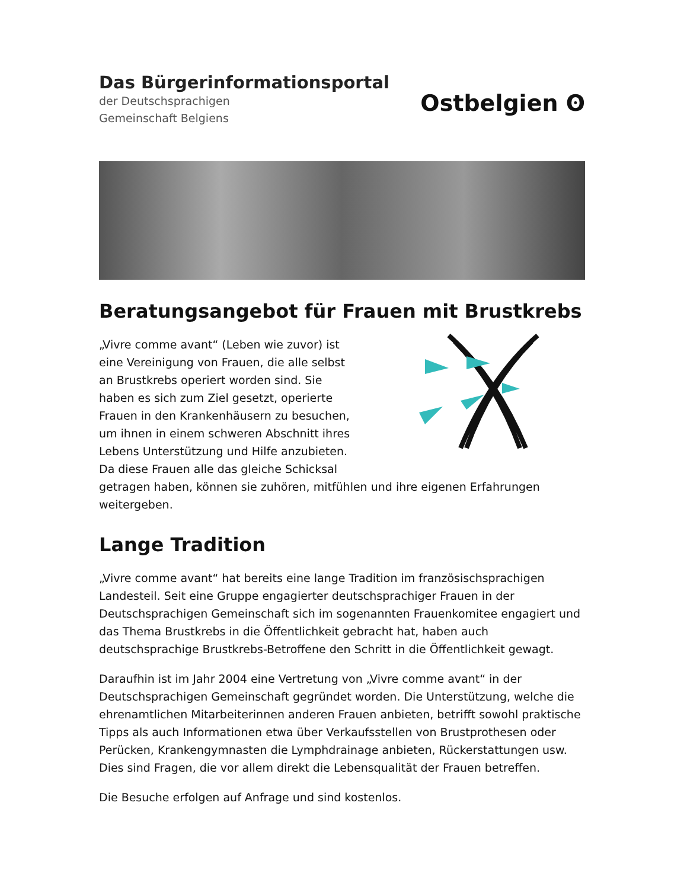Das Bürgerinformationsportal
der Deutschsprachigen
Gemeinschaft Belgiens
Ostbelgien ʘ
Beratungsangebot für Frauen mit Brustkrebs
„Vivre comme avant“ (Leben wie zuvor) ist
eine Vereinigung von Frauen, die alle selbst
an Brustkrebs operiert worden sind. Sie
haben es sich zum Ziel gesetzt, operierte
Frauen in den Krankenhäusern zu besuchen,
um ihnen in einem schweren Abschnitt ihres
Lebens Unterstützung und Hilfe anzubieten.
Da diese Frauen alle das gleiche Schicksal
getragen haben, können sie zuhören, mitfühlen und ihre eigenen Erfahrungen weitergeben.
Lange Tradition
„Vivre comme avant“ hat bereits eine lange Tradition im französischsprachigen Landesteil. Seit eine Gruppe engagierter deutschsprachiger Frauen in der Deutschsprachigen Gemeinschaft sich im sogenannten Frauenkomitee engagiert und das Thema Brustkrebs in die Öffentlichkeit gebracht hat, haben auch deutschsprachige Brustkrebs-Betroffene den Schritt in die Öffentlichkeit gewagt.
Daraufhin ist im Jahr 2004 eine Vertretung von „Vivre comme avant“ in der Deutschsprachigen Gemeinschaft gegründet worden. Die Unterstützung, welche die ehrenamtlichen Mitarbeiterinnen anderen Frauen anbieten, betrifft sowohl praktische Tipps als auch Informationen etwa über Verkaufsstellen von Brustprothesen oder Perücken, Krankengymnasten die Lymphdrainage anbieten, Rückerstattungen usw. Dies sind Fragen, die vor allem direkt die Lebensqualität der Frauen betreffen.
Die Besuche erfolgen auf Anfrage und sind kostenlos.